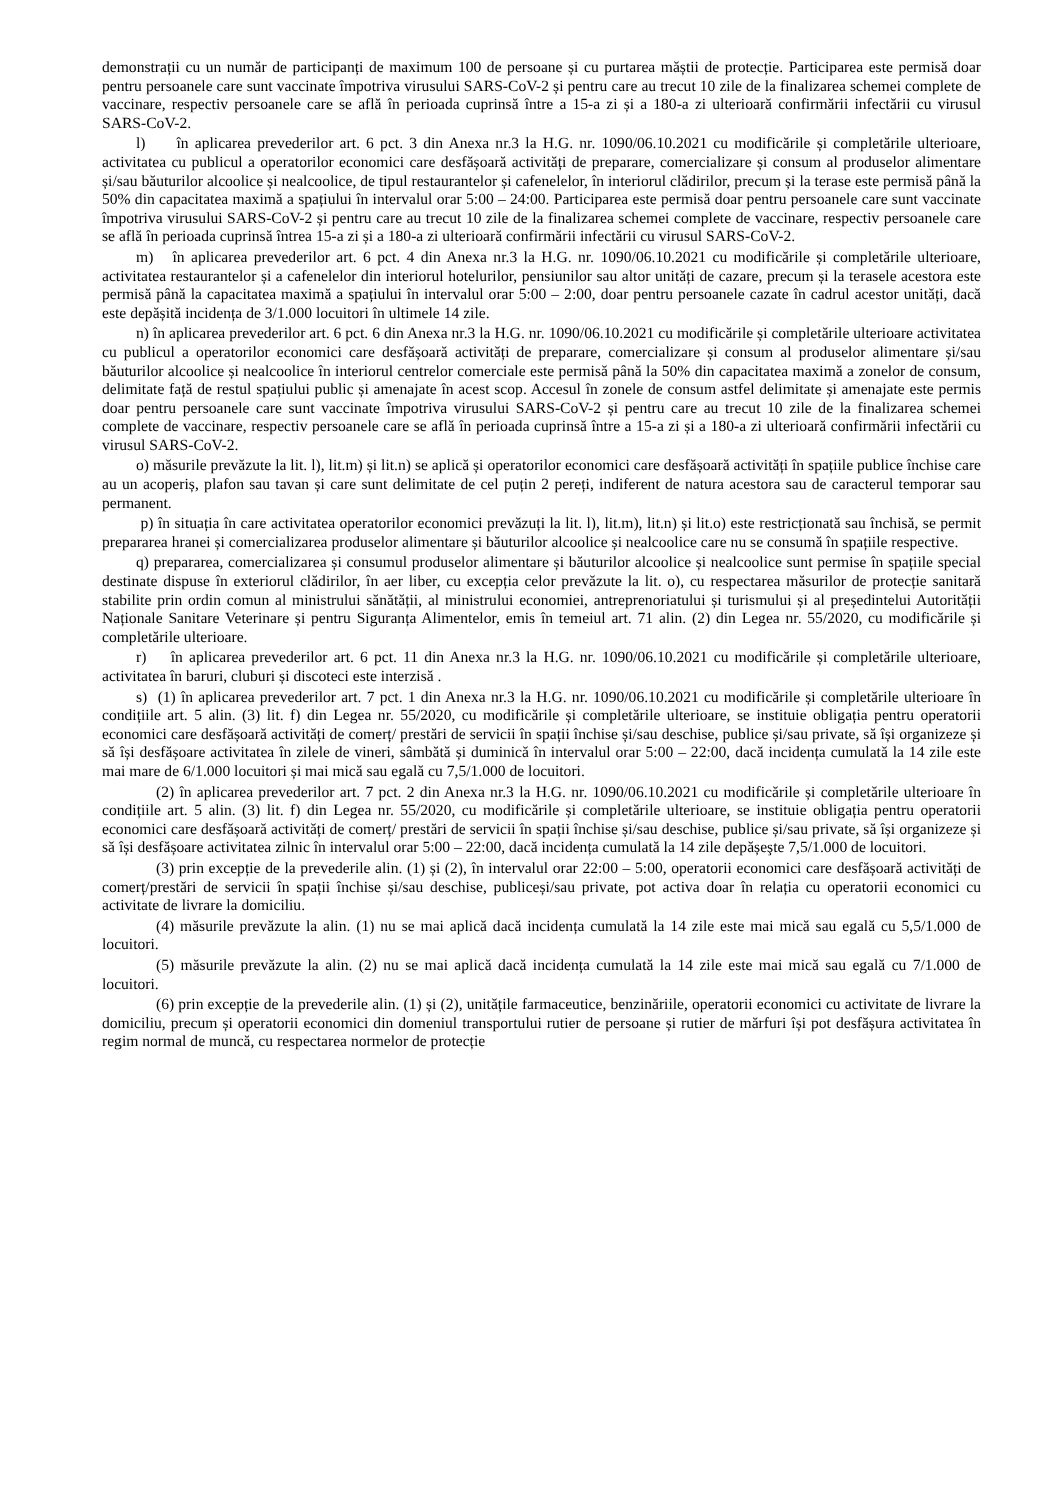demonstrații cu un număr de participanți de maximum 100 de persoane și cu purtarea măștii de protecție. Participarea este permisă doar pentru persoanele care sunt vaccinate împotriva virusului SARS-CoV-2 și pentru care au trecut 10 zile de la finalizarea schemei complete de vaccinare, respectiv persoanele care se află în perioada cuprinsă între a 15-a zi și a 180-a zi ulterioară confirmării infectării cu virusul SARS-CoV-2.
l) în aplicarea prevederilor art. 6 pct. 3 din Anexa nr.3 la H.G. nr. 1090/06.10.2021 cu modificările și completările ulterioare, activitatea cu publicul a operatorilor economici care desfășoară activități de preparare, comercializare și consum al produselor alimentare și/sau băuturilor alcoolice și nealcoolice, de tipul restaurantelor și cafenelelor, în interiorul clădirilor, precum și la terase este permisă până la 50% din capacitatea maximă a spațiului în intervalul orar 5:00 – 24:00. Participarea este permisă doar pentru persoanele care sunt vaccinate împotriva virusului SARS-CoV-2 și pentru care au trecut 10 zile de la finalizarea schemei complete de vaccinare, respectiv persoanele care se află în perioada cuprinsă întrea 15-a zi și a 180-a zi ulterioară confirmării infectării cu virusul SARS-CoV-2.
m) în aplicarea prevederilor art. 6 pct. 4 din Anexa nr.3 la H.G. nr. 1090/06.10.2021 cu modificările și completările ulterioare, activitatea restaurantelor și a cafenelelor din interiorul hotelurilor, pensiunilor sau altor unități de cazare, precum și la terasele acestora este permisă până la capacitatea maximă a spațiului în intervalul orar 5:00 – 2:00, doar pentru persoanele cazate în cadrul acestor unități, dacă este depășită incidența de 3/1.000 locuitori în ultimele 14 zile.
n) în aplicarea prevederilor art. 6 pct. 6 din Anexa nr.3 la H.G. nr. 1090/06.10.2021 cu modificările și completările ulterioare activitatea cu publicul a operatorilor economici care desfășoară activități de preparare, comercializare și consum al produselor alimentare și/sau băuturilor alcoolice și nealcoolice în interiorul centrelor comerciale este permisă până la 50% din capacitatea maximă a zonelor de consum, delimitate față de restul spațiului public și amenajate în acest scop. Accesul în zonele de consum astfel delimitate și amenajate este permis doar pentru persoanele care sunt vaccinate împotriva virusului SARS-CoV-2 și pentru care au trecut 10 zile de la finalizarea schemei complete de vaccinare, respectiv persoanele care se află în perioada cuprinsă între a 15-a zi și a 180-a zi ulterioară confirmării infectării cu virusul SARS-CoV-2.
o) măsurile prevăzute la lit. l), lit.m) și lit.n) se aplică și operatorilor economici care desfășoară activități în spațiile publice închise care au un acoperiș, plafon sau tavan și care sunt delimitate de cel puțin 2 pereți, indiferent de natura acestora sau de caracterul temporar sau permanent.
p) în situația în care activitatea operatorilor economici prevăzuți la lit. l), lit.m), lit.n) și lit.o) este restricționată sau închisă, se permit prepararea hranei și comercializarea produselor alimentare și băuturilor alcoolice și nealcoolice care nu se consumă în spațiile respective.
q) prepararea, comercializarea și consumul produselor alimentare și băuturilor alcoolice și nealcoolice sunt permise în spațiile special destinate dispuse în exteriorul clădirilor, în aer liber, cu excepția celor prevăzute la lit. o), cu respectarea măsurilor de protecție sanitară stabilite prin ordin comun al ministrului sănătății, al ministrului economiei, antreprenoriatului și turismului și al președintelui Autorității Naționale Sanitare Veterinare și pentru Siguranța Alimentelor, emis în temeiul art. 71 alin. (2) din Legea nr. 55/2020, cu modificările și completările ulterioare.
r) în aplicarea prevederilor art. 6 pct. 11 din Anexa nr.3 la H.G. nr. 1090/06.10.2021 cu modificările și completările ulterioare, activitatea în baruri, cluburi și discoteci este interzisă .
s) (1) în aplicarea prevederilor art. 7 pct. 1 din Anexa nr.3 la H.G. nr. 1090/06.10.2021 cu modificările și completările ulterioare în condițiile art. 5 alin. (3) lit. f) din Legea nr. 55/2020, cu modificările și completările ulterioare, se instituie obligația pentru operatorii economici care desfășoară activități de comerț/ prestări de servicii în spații închise și/sau deschise, publice și/sau private, să își organizeze și să își desfășoare activitatea în zilele de vineri, sâmbătă și duminică în intervalul orar 5:00 – 22:00, dacă incidența cumulată la 14 zile este mai mare de 6/1.000 locuitori și mai mică sau egală cu 7,5/1.000 de locuitori.
(2) în aplicarea prevederilor art. 7 pct. 2 din Anexa nr.3 la H.G. nr. 1090/06.10.2021 cu modificările și completările ulterioare în condițiile art. 5 alin. (3) lit. f) din Legea nr. 55/2020, cu modificările și completările ulterioare, se instituie obligația pentru operatorii economici care desfășoară activități de comerț/ prestări de servicii în spații închise și/sau deschise, publice și/sau private, să își organizeze și să își desfășoare activitatea zilnic în intervalul orar 5:00 – 22:00, dacă incidența cumulată la 14 zile depășeşte 7,5/1.000 de locuitori.
(3) prin excepție de la prevederile alin. (1) și (2), în intervalul orar 22:00 – 5:00, operatorii economici care desfășoară activități de comerț/prestări de servicii în spații închise și/sau deschise, publiceși/sau private, pot activa doar în relația cu operatorii economici cu activitate de livrare la domiciliu.
(4) măsurile prevăzute la alin. (1) nu se mai aplică dacă incidența cumulată la 14 zile este mai mică sau egală cu 5,5/1.000 de locuitori.
(5) măsurile prevăzute la alin. (2) nu se mai aplică dacă incidența cumulată la 14 zile este mai mică sau egală cu 7/1.000 de locuitori.
(6) prin excepție de la prevederile alin. (1) și (2), unitățile farmaceutice, benzinăriile, operatorii economici cu activitate de livrare la domiciliu, precum și operatorii economici din domeniul transportului rutier de persoane și rutier de mărfuri își pot desfășura activitatea în regim normal de muncă, cu respectarea normelor de protecție